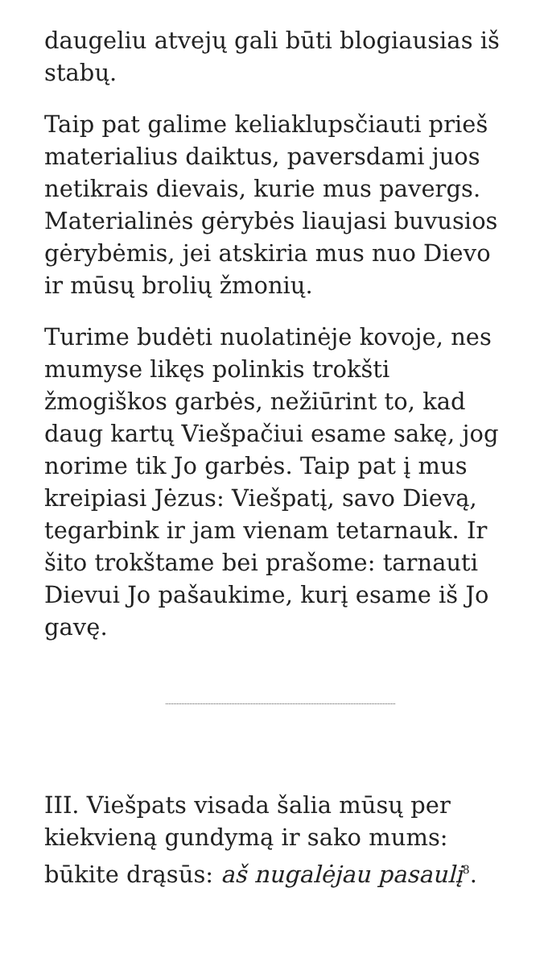daugeliu atvejų gali būti blogiausias iš stabų.
Taip pat galime keliaklupsčiauti prieš materialius daiktus, paversdami juos netikrais dievais, kurie mus pavergs. Materialinės gėrybės liaujasi buvusios gėrybėmis, jei atskiria mus nuo Dievo ir mūsų brolių žmonių.
Turime budėti nuolatinėje kovoje, nes mumyse likęs polinkis trokšti žmogiškos garbės, nežiūrint to, kad daug kartų Viešpačiui esame sakę, jog norime tik Jo garbės. Taip pat į mus kreipiasi Jėzus: Viešpatį, savo Dievą, tegarbink ir jam vienam tetarnauk. Ir šito trokštame bei prašome: tarnauti Dievui Jo pašaukime, kurį esame iš Jo gavę.
III. Viešpats visada šalia mūsų per kiekvieną gundymą ir sako mums: būkite drąsūs: aš nugalėjau pasaulį<sup>8</sup>.